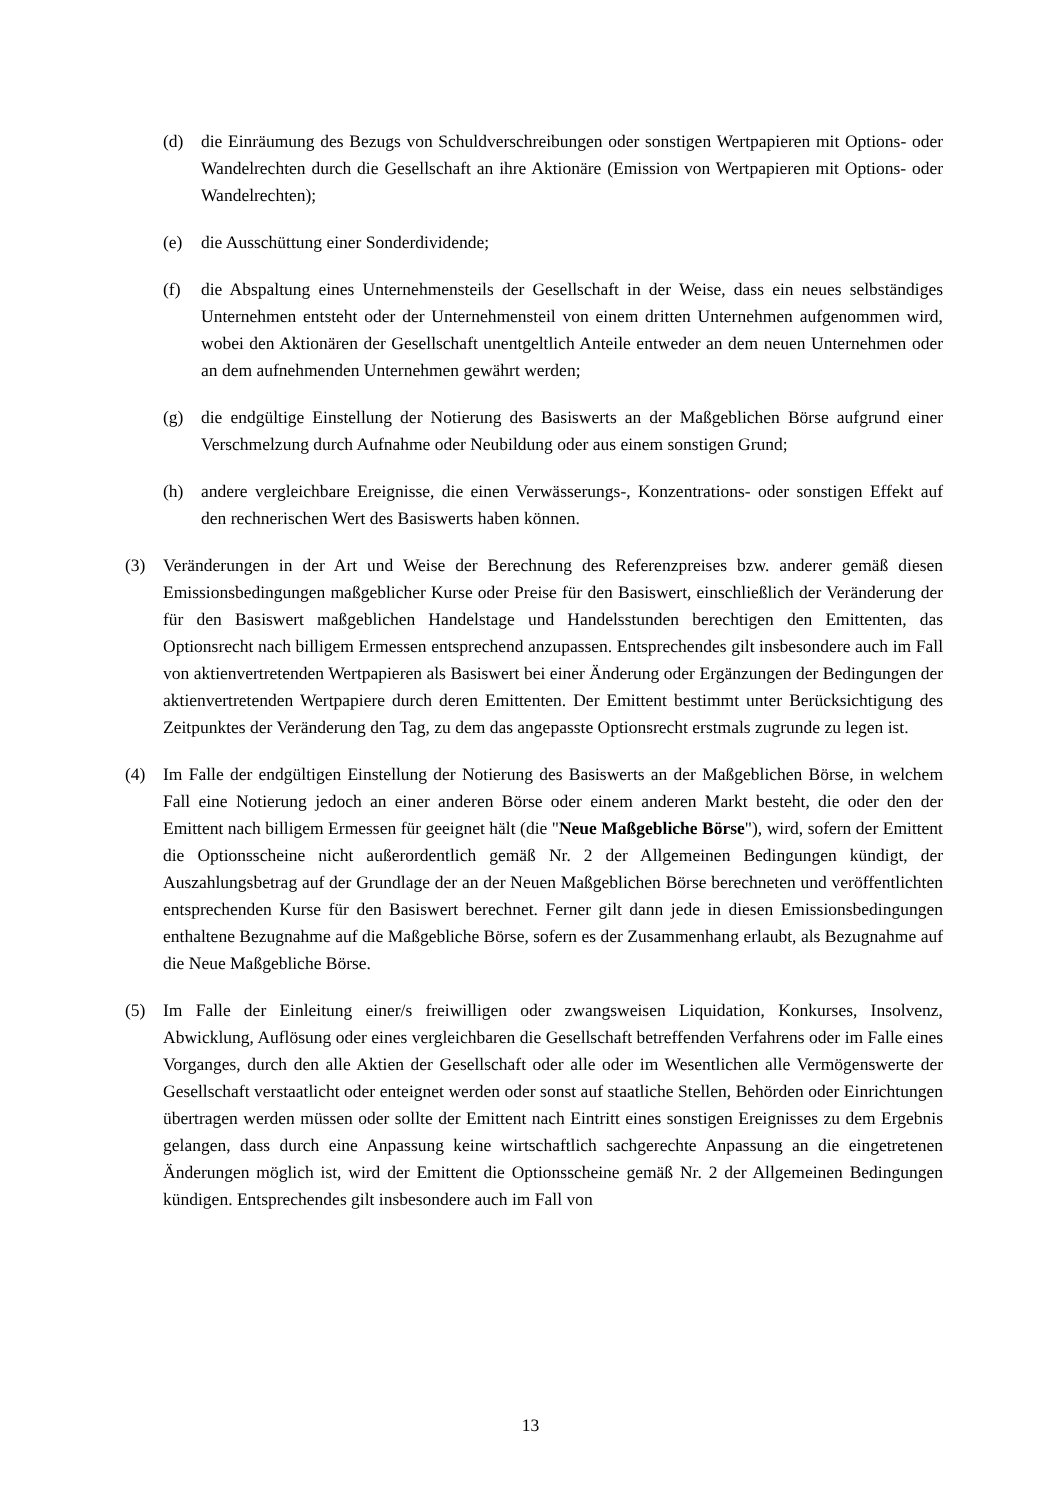(d) die Einräumung des Bezugs von Schuldverschreibungen oder sonstigen Wertpapieren mit Options- oder Wandelrechten durch die Gesellschaft an ihre Aktionäre (Emission von Wertpapieren mit Options- oder Wandelrechten);
(e) die Ausschüttung einer Sonderdividende;
(f) die Abspaltung eines Unternehmensteils der Gesellschaft in der Weise, dass ein neues selbständiges Unternehmen entsteht oder der Unternehmensteil von einem dritten Unternehmen aufgenommen wird, wobei den Aktionären der Gesellschaft unentgeltlich Anteile entweder an dem neuen Unternehmen oder an dem aufnehmenden Unternehmen gewährt werden;
(g) die endgültige Einstellung der Notierung des Basiswerts an der Maßgeblichen Börse aufgrund einer Verschmelzung durch Aufnahme oder Neubildung oder aus einem sonstigen Grund;
(h) andere vergleichbare Ereignisse, die einen Verwässerungs-, Konzentrations- oder sonstigen Effekt auf den rechnerischen Wert des Basiswerts haben können.
(3) Veränderungen in der Art und Weise der Berechnung des Referenzpreises bzw. anderer gemäß diesen Emissionsbedingungen maßgeblicher Kurse oder Preise für den Basiswert, einschließlich der Veränderung der für den Basiswert maßgeblichen Handelstage und Handelsstunden berechtigen den Emittenten, das Optionsrecht nach billigem Ermessen entsprechend anzupassen. Entsprechendes gilt insbesondere auch im Fall von aktienvertretenden Wertpapieren als Basiswert bei einer Änderung oder Ergänzungen der Bedingungen der aktienvertretenden Wertpapiere durch deren Emittenten. Der Emittent bestimmt unter Berücksichtigung des Zeitpunktes der Veränderung den Tag, zu dem das angepasste Optionsrecht erstmals zugrunde zu legen ist.
(4) Im Falle der endgültigen Einstellung der Notierung des Basiswerts an der Maßgeblichen Börse, in welchem Fall eine Notierung jedoch an einer anderen Börse oder einem anderen Markt besteht, die oder den der Emittent nach billigem Ermessen für geeignet hält (die "Neue Maßgebliche Börse"), wird, sofern der Emittent die Optionsscheine nicht außerordentlich gemäß Nr. 2 der Allgemeinen Bedingungen kündigt, der Auszahlungsbetrag auf der Grundlage der an der Neuen Maßgeblichen Börse berechneten und veröffentlichten entsprechenden Kurse für den Basiswert berechnet. Ferner gilt dann jede in diesen Emissionsbedingungen enthaltene Bezugnahme auf die Maßgebliche Börse, sofern es der Zusammenhang erlaubt, als Bezugnahme auf die Neue Maßgebliche Börse.
(5) Im Falle der Einleitung einer/s freiwilligen oder zwangsweisen Liquidation, Konkurses, Insolvenz, Abwicklung, Auflösung oder eines vergleichbaren die Gesellschaft betreffenden Verfahrens oder im Falle eines Vorganges, durch den alle Aktien der Gesellschaft oder alle oder im Wesentlichen alle Vermögenswerte der Gesellschaft verstaatlicht oder enteignet werden oder sonst auf staatliche Stellen, Behörden oder Einrichtungen übertragen werden müssen oder sollte der Emittent nach Eintritt eines sonstigen Ereignisses zu dem Ergebnis gelangen, dass durch eine Anpassung keine wirtschaftlich sachgerechte Anpassung an die eingetretenen Änderungen möglich ist, wird der Emittent die Optionsscheine gemäß Nr. 2 der Allgemeinen Bedingungen kündigen. Entsprechendes gilt insbesondere auch im Fall von
13